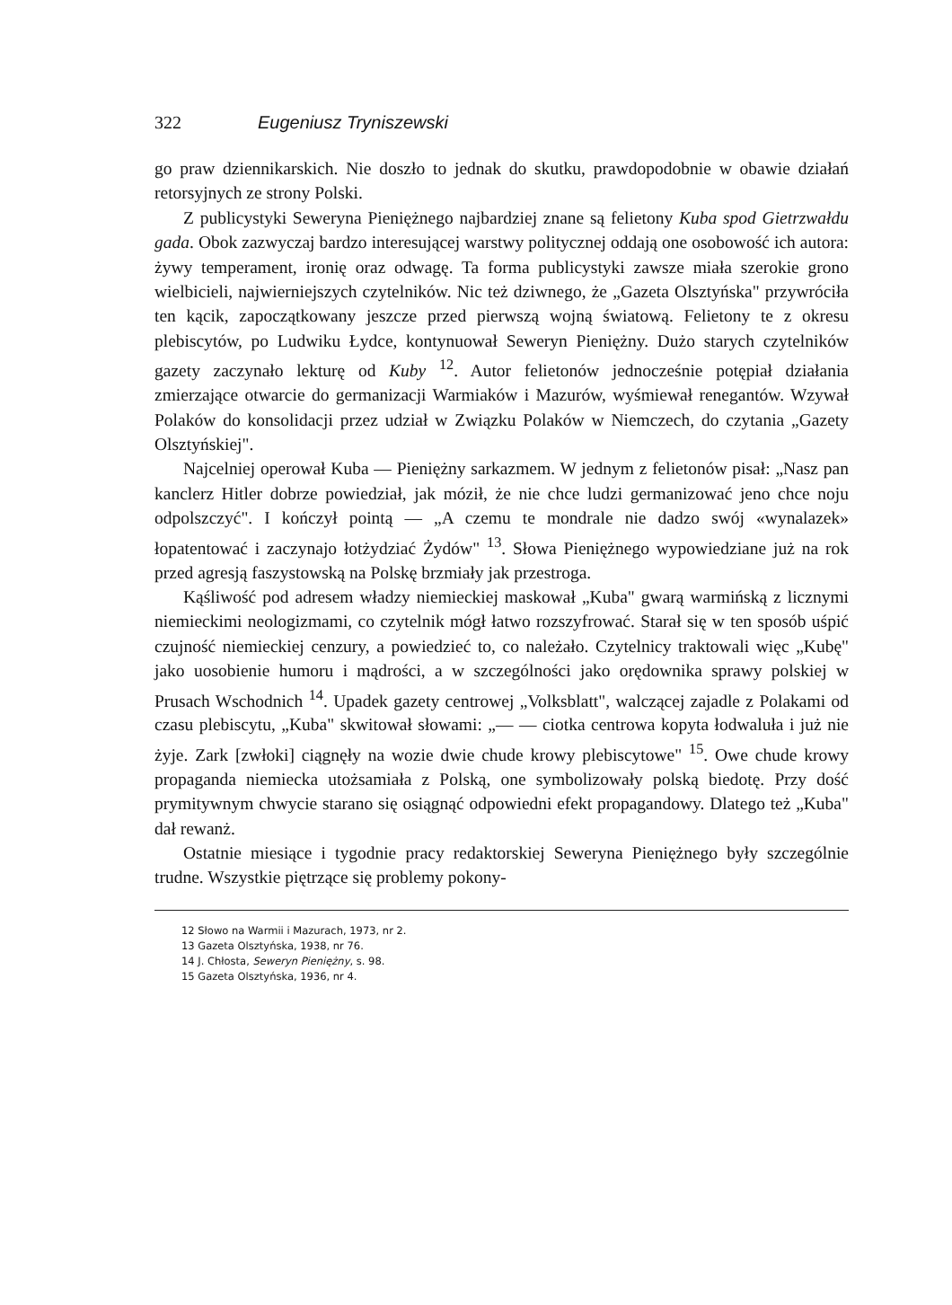322 Eugeniusz Tryniszewski
go praw dziennikarskich. Nie doszło to jednak do skutku, prawdopodobnie w obawie działań retorsyjnych ze strony Polski.
Z publicystyki Seweryna Pieniężnego najbardziej znane są felietony Kuba spod Gietrzwałdu gada. Obok zazwyczaj bardzo interesującej warstwy politycznej oddają one osobowość ich autora: żywy temperament, ironię oraz odwagę. Ta forma publicystyki zawsze miała szerokie grono wielbicieli, najwierniejszych czytelników. Nic też dziwnego, że „Gazeta Olsztyńska" przywróciła ten kącik, zapoczątkowany jeszcze przed pierwszą wojną światową. Felietony te z okresu plebiscytów, po Ludwiku Łydce, kontynuował Seweryn Pieniężny. Dużo starych czytelników gazety zaczynało lekturę od Kuby <sup>12</sup>. Autor felietonów jednocześnie potępiał działania zmierzające otwarcie do germanizacji Warmiaków i Mazurów, wyśmiewał renegantów. Wzywał Polaków do konsolidacji przez udział w Związku Polaków w Niemczech, do czytania „Gazety Olsztyńskiej".
Najcelniej operował Kuba — Pieniężny sarkazmem. W jednym z felietonów pisał: „Nasz pan kanclerz Hitler dobrze powiedział, jak móził, że nie chce ludzi germanizować jeno chce noju odpolszczyć". I kończył pointą — „A czemu te mondrale nie dadzo swój «wynalazek» łopatentować i zaczynajo łotżydziać Żydów" <sup>13</sup>. Słowa Pieniężnego wypowiedziane już na rok przed agresją faszystowską na Polskę brzmiały jak przestroga.
Kąśliwość pod adresem władzy niemieckiej maskował „Kuba" gwarą warmińską z licznymi niemieckimi neologizmami, co czytelnik mógł łatwo rozszyfrować. Starał się w ten sposób uśpić czujność niemieckiej cenzury, a powiedzieć to, co należało. Czytelnicy traktowali więc „Kubę" jako uosobienie humoru i mądrości, a w szczególności jako orędownika sprawy polskiej w Prusach Wschodnich <sup>14</sup>. Upadek gazety centrowej „Volksblatt", walczącej zajadle z Polakami od czasu plebiscytu, „Kuba" skwitował słowami: „— — ciotka centrowa kopyta łodwaluła i już nie żyje. Zark [zwłoki] ciągnęły na wozie dwie chude krowy plebiscytowe" <sup>15</sup>. Owe chude krowy propaganda niemiecka utożsamiała z Polską, one symbolizowały polską biedotę. Przy dość prymitywnym chwycie starano się osiągnąć odpowiedni efekt propagandowy. Dlatego też „Kuba" dał rewanż.
Ostatnie miesiące i tygodnie pracy redaktorskiej Seweryna Pieniężnego były szczególnie trudne. Wszystkie piętrzące się problemy pokony-
12 Słowo na Warmii i Mazurach, 1973, nr 2.
13 Gazeta Olsztyńska, 1938, nr 76.
14 J. Chłosta, Seweryn Pieniężny, s. 98.
15 Gazeta Olsztyńska, 1936, nr 4.